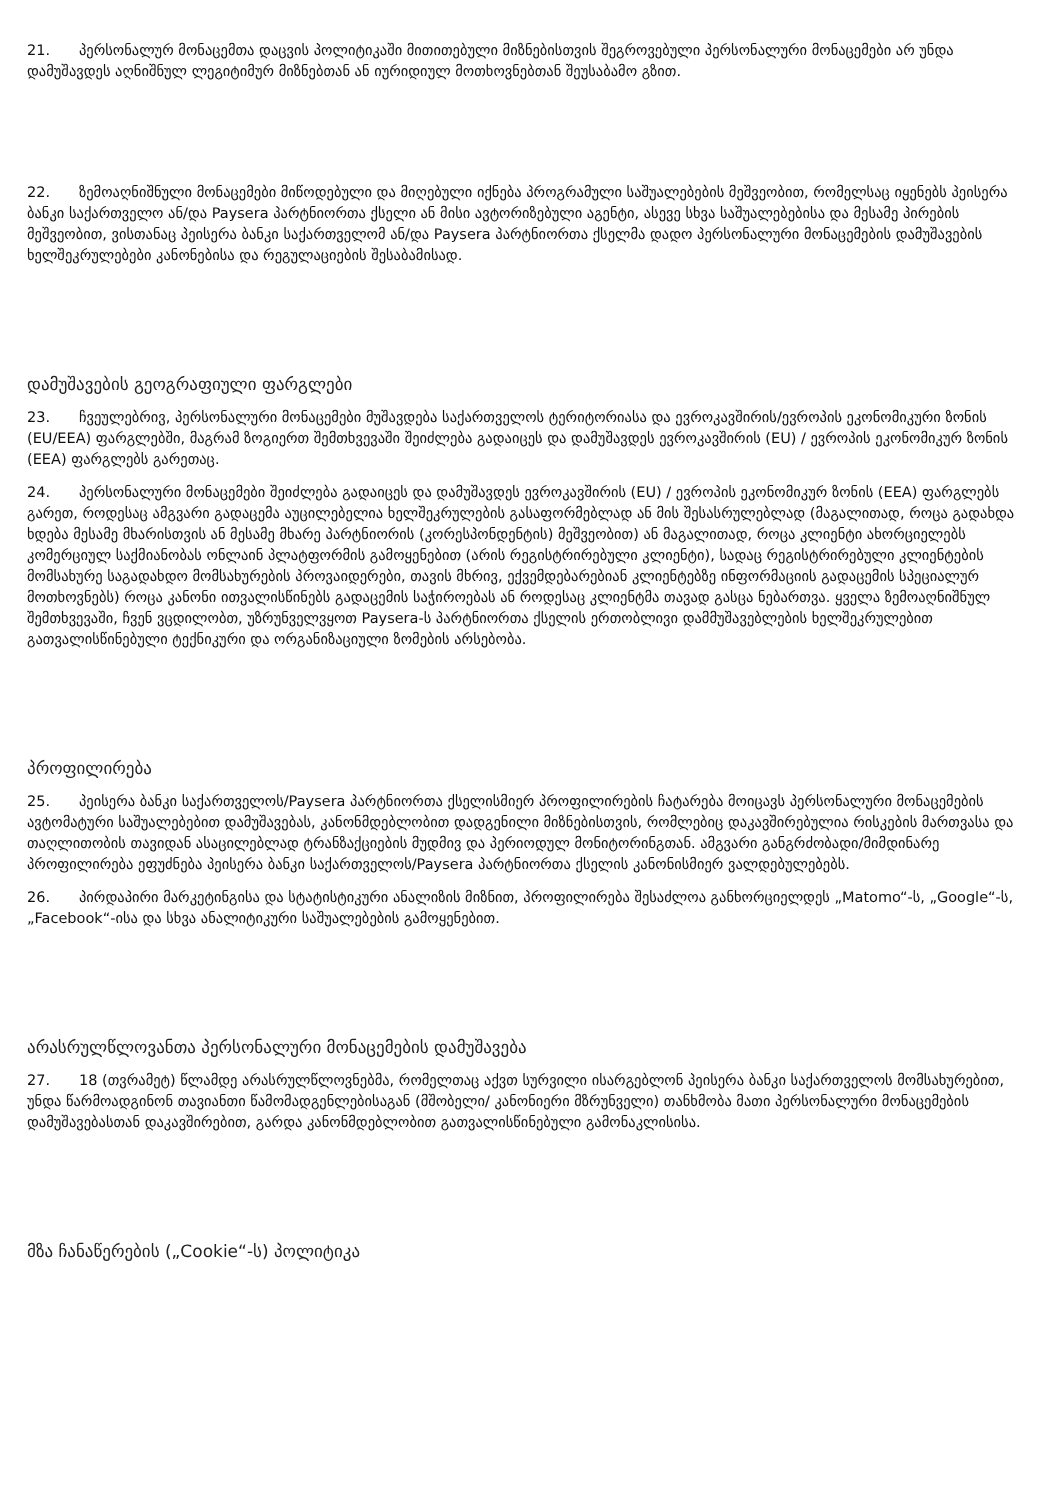21. პერსონალურ მონაცემთა დაცვის პოლიტიკაში მითითებული მიზნებისთვის შეგროვებული პერსონალური მონაცემები არ უნდა დამუშავდეს აღნიშნულ ლეგიტიმურ მიზნებთან ან იურიდიულ მოთხოვნებთან შეუსაბამო გზით.
22. ზემოაღნიშნული მონაცემები მიწოდებული და მიღებული იქნება პროგრამული საშუალებების მეშვეობით, რომელსაც იყენებს პეისერა ბანკი საქართველო ან/და Paysera პარტნიორთა ქსელი ან მისი ავტორიზებული აგენტი, ასევე სხვა საშუალებებისა და მესამე პირების მეშვეობით, ვისთანაც პეისერა ბანკი საქართველომ ან/და Paysera პარტნიორთა ქსელმა დადო პერსონალური მონაცემების დამუშავების ხელშეკრულებები კანონებისა და რეგულაციების შესაბამისად.
დამუშავების გეოგრაფიული ფარგლები
23. ჩვეულებრივ, პერსონალური მონაცემები მუშავდება საქართველოს ტერიტორიასა და ევროკავშირის/ევროპის ეკონომიკური ზონის (EU/EEA) ფარგლებში, მაგრამ ზოგიერთ შემთხვევაში შეიძლება გადაიცეს და დამუშავდეს ევროკავშირის (EU) / ევროპის ეკონომიკურ ზონის (EEA) ფარგლებს გარეთაც.
24. პერსონალური მონაცემები შეიძლება გადაიცეს და დამუშავდეს ევროკავშირის (EU) / ევროპის ეკონომიკურ ზონის (EEA) ფარგლებს გარეთ, როდესაც ამგვარი გადაცემა აუცილებელია ხელშეკრულების გასაფორმებლად ან მის შესასრულებლად (მაგალითად, როცა გადახდა ხდება მესამე მხარისთვის ან მესამე მხარე პარტნიორის (კორესპონდენტის) მეშვეობით) ან მაგალითად, როცა კლიენტი ახორციელებს კომერციულ საქმიანობას ონლაინ პლატფორმის გამოყენებით (არის რეგისტრირებული კლიენტი), სადაც რეგისტრირებული კლიენტების მომსახურე საგადახდო მომსახურების პროვაიდერები, თავის მხრივ, ექვემდებარებიან კლიენტებზე ინფორმაციის გადაცემის სპეციალურ მოთხოვნებს) როცა კანონი ითვალისწინებს გადაცემის საჭიროებას ან როდესაც კლიენტმა თავად გასცა ნებართვა. ყველა ზემოაღნიშნულ შემთხვევაში, ჩვენ ვცდილობთ, უზრუნველვყოთ Paysera-ს პარტნიორთა ქსელის ერთობლივი დამმუშავებლების ხელშეკრულებით გათვალისწინებული ტექნიკური და ორგანიზაციული ზომების არსებობა.
პროფილირება
25. პეისერა ბანკი საქართველოს/Paysera პარტნიორთა ქსელისმიერ პროფილირების ჩატარება მოიცავს პერსონალური მონაცემების ავტომატური საშუალებებით დამუშავებას, კანონმდებლობით დადგენილი მიზნებისთვის, რომლებიც დაკავშირებულია რისკების მართვასა და თაღლითობის თავიდან ასაცილებლად ტრანზაქციების მუდმივ და პერიოდულ მონიტორინგთან. ამგვარი განგრძობადი/მიმდინარე პროფილირება ეფუძნება პეისერა ბანკი საქართველოს/Paysera პარტნიორთა ქსელის კანონისმიერ ვალდებულებებს.
26. პირდაპირი მარკეტინგისა და სტატისტიკური ანალიზის მიზნით, პროფილირება შესაძლოა განხორციელდეს „Matomo“-ს, „Google“-ს, „Facebook“-ისა და სხვა ანალიტიკური საშუალებების გამოყენებით.
არასრულწლოვანთა პერსონალური მონაცემების დამუშავება
27. 18 (თვრამეტ) წლამდე არასრულწლოვნებმა, რომელთაც აქვთ სურვილი ისარგებლონ პეისერა ბანკი საქართველოს მომსახურებით, უნდა წარმოადგინონ თავიანთი წამომადგენლებისაგან (მშობელი/ კანონიერი მზრუნველი) თანხმობა მათი პერსონალური მონაცემების დამუშავებასთან დაკავშირებით, გარდა კანონმდებლობით გათვალისწინებული გამონაკლისისა.
მზა ჩანაწერების („Cookie“-ს) პოლიტიკა